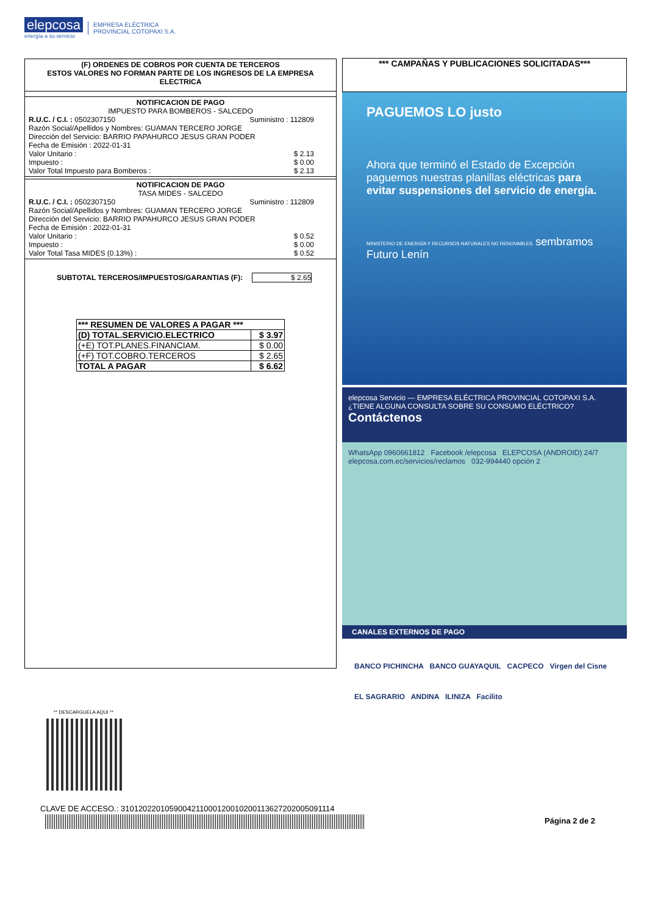elepcosa
energía a su servicio
EMPRESA ELÉCTRICA
PROVINCIAL COTOPAXI S.A.
(F) ORDENES DE COBROS POR CUENTA DE TERCEROS
ESTOS VALORES NO FORMAN PARTE DE LOS INGRESOS DE LA EMPRESA ELECTRICA
NOTIFICACION DE PAGO
IMPUESTO PARA BOMBEROS - SALCEDO
R.U.C. / C.I. : 0502307150 Suministro : 112809
Razón Social/Apellidos y Nombres: GUAMAN TERCERO JORGE
Dirección del Servicio: BARRIO PAPAHURCO JESUS GRAN PODER
Fecha de Emisión : 2022-01-31
Valor Unitario : $ 2.13
Impuesto : $ 0.00
Valor Total Impuesto para Bomberos : $ 2.13
NOTIFICACION DE PAGO
TASA MIDES - SALCEDO
R.U.C. / C.I. : 0502307150 Suministro : 112809
Razón Social/Apellidos y Nombres: GUAMAN TERCERO JORGE
Dirección del Servicio: BARRIO PAPAHURCO JESUS GRAN PODER
Fecha de Emisión : 2022-01-31
Valor Unitario : $ 0.52
Impuesto : $ 0.00
Valor Total Tasa MIDES (0.13%) : $ 0.52
SUBTOTAL TERCEROS/IMPUESTOS/GARANTIAS (F): $ 2.65
| *** RESUMEN DE VALORES A PAGAR *** | |
| --- | --- |
| (D) TOTAL.SERVICIO.ELECTRICO | $ 3.97 |
| (+E) TOT.PLANES.FINANCIAM. | $ 0.00 |
| (+F) TOT.COBRO.TERCEROS | $ 2.65 |
| TOTAL A PAGAR | $ 6.62 |
*** CAMPAÑAS Y PUBLICACIONES SOLICITADAS***
PAGUEMOS LO justo
Ahora que terminó el Estado de Excepción paguemos nuestras planillas eléctricas para evitar suspensiones del servicio de energía.
MINISTERIO DE ENERGÍA Y RECURSOS NATURALES NO RENOVABLES sembramos Futuro Lenín
elepcosa Servicio — EMPRESA ELÉCTRICA PROVINCIAL COTOPAXI S.A.
¿TIENE ALGUNA CONSULTA SOBRE SU CONSUMO ELÉCTRICO? Contáctenos
WhatsApp 0960661812 Facebook /elepcosa ELEPCOSA (ANDROID) 24/7 elepcosa.com.ec/servicios/reclamos 032-994440 opción 2
CANALES EXTERNOS DE PAGO
BANCO PICHINCHA BANCO GUAYAQUIL CACPECO Virgen del Cisne
EL SAGRARIO ANDINA ILINIZA Facilito
** DESCARGUELA AQUI **
CLAVE DE ACCESO.: 3101202201059004211000120010200113627202005091114
Página 2 de 2